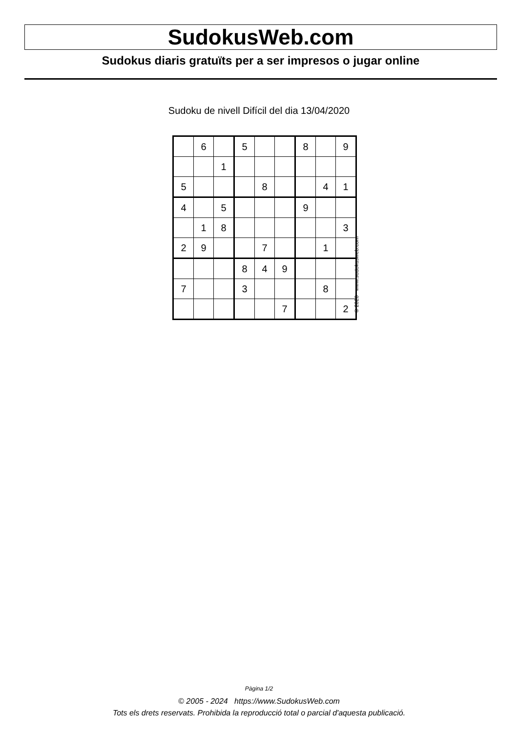SudokusWeb.com
Sudokus diaris gratuïts per a ser impresos o jugar online
Sudoku de nivell Difícil del dia 13/04/2020
| | 6 | | 5 | | | 8 | | 9 |
| | | 1 | | | | | | |
| 5 | | | | 8 | | | 4 | 1 |
| 4 | | 5 | | | | 9 | | |
| | 1 | 8 | | | | | | 3 |
| 2 | 9 | | | 7 | | | 1 | |
| | | | 8 | 4 | 9 | | | |
| 7 | | | 3 | | | | 8 | |
| | | | | | 7 | | | 2 |
© 2020 www.sudokusweb.com
Pàgina 1/2
© 2005 - 2024 https://www.SudokusWeb.com
Tots els drets reservats. Prohibida la reproducció total o parcial d'aquesta publicació.